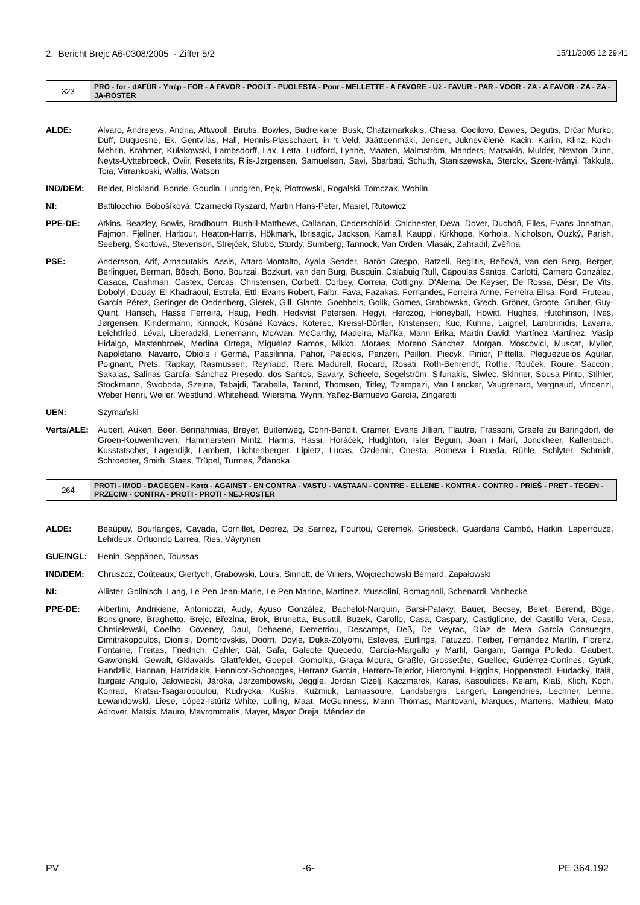2. Bericht Brejc A6-0308/2005 - Ziffer 5/2 15/11/2005 12:29:41
| 323 | PRO - for - dAFÜR - Υπέρ - FOR - A FAVOR - POOLT - PUOLESTA - Pour - MELLETTE - A FAVORE - Už - FAVUR - PAR - VOOR - ZA - A FAVOR - ZA - ZA - JA-RÖSTER |
ALDE: Alvaro, Andrejevs, Andria, Attwooll, Birutis, Bowles, Budreikaitė, Busk, Chatzimarkakis, Chiesa, Cocilovo, Davies, Degutis, Drčar Murko, Duff, Duquesne, Ek, Gentvilas, Hall, Hennis-Plasschaert, in 't Veld, Jäätteenmäki, Jensen, Juknevičienė, Kacin, Karim, Klinz, Koch-Mehrin, Krahmer, Kułakowski, Lambsdorff, Lax, Letta, Ludford, Lynne, Maaten, Malmström, Manders, Matsakis, Mulder, Newton Dunn, Neyts-Uyttebroeck, Oviir, Resetarits, Riis-Jørgensen, Samuelsen, Savi, Sbarbati, Schuth, Staniszewska, Sterckx, Szent-Iványi, Takkula, Toia, Virrankoski, Wallis, Watson
IND/DEM: Belder, Blokland, Bonde, Goudin, Lundgren, Pęk, Piotrowski, Rogalski, Tomczak, Wohlin
NI: Battilocchio, Bobošíková, Czarnecki Ryszard, Martin Hans-Peter, Masiel, Rutowicz
PPE-DE: Atkins, Beazley, Bowis, Bradbourn, Bushill-Matthews, Callanan, Cederschiöld, Chichester, Deva, Dover, Duchoň, Elles, Evans Jonathan, Fajmon, Fjellner, Harbour, Heaton-Harris, Hökmark, Ibrisagic, Jackson, Kamall, Kauppi, Kirkhope, Korhola, Nicholson, Ouzký, Parish, Seeberg, Škottová, Stevenson, Strejček, Stubb, Sturdy, Sumberg, Tannock, Van Orden, Vlasák, Zahradil, Zvěřina
PSE: Andersson, Arif, Arnaoutakis, Assis, Attard-Montalto, Ayala Sender, Barón Crespo, Batzeli, Beglitis, Beňová, van den Berg, Berger, Berlinguer, Berman, Bösch, Bono, Bourzai, Bozkurt, van den Burg, Busquin, Calabuig Rull, Capoulas Santos, Carlotti, Carnero González, Casaca, Cashman, Castex, Cercas, Christensen, Corbett, Corbey, Correia, Cottigny, D'Alema, De Keyser, De Rossa, Désir, De Vits, Dobolyi, Douay, El Khadraoui, Estrela, Ettl, Evans Robert, Falbr, Fava, Fazakas, Fernandes, Ferreira Anne, Ferreira Elisa, Ford, Fruteau, García Pérez, Geringer de Oedenberg, Gierek, Gill, Glante, Goebbels, Golik, Gomes, Grabowska, Grech, Gröner, Groote, Gruber, Guy-Quint, Hänsch, Hasse Ferreira, Haug, Hedh, Hedkvist Petersen, Hegyi, Herczog, Honeyball, Howitt, Hughes, Hutchinson, Ilves, Jørgensen, Kindermann, Kinnock, Kósáné Kovács, Koterec, Kreissl-Dörfler, Kristensen, Kuc, Kuhne, Laignel, Lambrinidis, Lavarra, Leichtfried, Lévai, Liberadzki, Lienemann, McAvan, McCarthy, Madeira, Maňka, Mann Erika, Martin David, Martínez Martínez, Masip Hidalgo, Mastenbroek, Medina Ortega, Miguélez Ramos, Mikko, Moraes, Moreno Sánchez, Morgan, Moscovici, Muscat, Myller, Napoletano, Navarro, Obiols i Germà, Paasilinna, Pahor, Paleckis, Panzeri, Peillon, Piecyk, Pinior, Pittella, Pleguezuelos Aguilar, Poignant, Prets, Rapkay, Rasmussen, Reynaud, Riera Madurell, Rocard, Rosati, Roth-Behrendt, Rothe, Rouček, Roure, Sacconi, Sakalas, Salinas García, Sánchez Presedo, dos Santos, Savary, Scheele, Segelström, Sifunakis, Siwiec, Skinner, Sousa Pinto, Stihler, Stockmann, Swoboda, Szejna, Tabajdi, Tarabella, Tarand, Thomsen, Titley, Tzampazi, Van Lancker, Vaugrenard, Vergnaud, Vincenzi, Weber Henri, Weiler, Westlund, Whitehead, Wiersma, Wynn, Yañez-Barnuevo García, Zingaretti
UEN: Szymański
Verts/ALE: Aubert, Auken, Beer, Bennahmias, Breyer, Buitenweg, Cohn-Bendit, Cramer, Evans Jillian, Flautre, Frassoni, Graefe zu Baringdorf, de Groen-Kouwenhoven, Hammerstein Mintz, Harms, Hassi, Horáček, Hudghton, Isler Béguin, Joan i Marí, Jonckheer, Kallenbach, Kusstatscher, Lagendijk, Lambert, Lichtenberger, Lipietz, Lucas, Özdemir, Onesta, Romeva i Rueda, Rühle, Schlyter, Schmidt, Schroedter, Smith, Staes, Trüpel, Turmes, Ždanoka
| 264 | PROTI - IMOD - DAGEGEN - Κατά - AGAINST - EN CONTRA - VASTU - VASTAAN - CONTRE - ELLENE - KONTRA - CONTRO - PRIEŠ - PRET - TEGEN - PRZECIW - CONTRA - PROTI - PROTI - NEJ-RÖSTER |
ALDE: Beaupuy, Bourlanges, Cavada, Cornillet, Deprez, De Sarnez, Fourtou, Geremek, Griesbeck, Guardans Cambó, Harkin, Laperrouze, Lehideux, Ortuondo Larrea, Ries, Väyrynen
GUE/NGL: Henin, Seppänen, Toussas
IND/DEM: Chruszcz, Coûteaux, Giertych, Grabowski, Louis, Sinnott, de Villiers, Wojciechowski Bernard, Zapałowski
NI: Allister, Gollnisch, Lang, Le Pen Jean-Marie, Le Pen Marine, Martinez, Mussolini, Romagnoli, Schenardi, Vanhecke
PPE-DE: Albertini, Andrikienė, Antoniozzi, Audy, Ayuso González, Bachelot-Narquin, Barsi-Pataky, Bauer, Becsey, Belet, Berend, Böge, Bonsignore, Braghetto, Brejc, Březina, Brok, Brunetta, Busuttil, Buzek, Carollo, Casa, Caspary, Castiglione, del Castillo Vera, Cesa, Chmielewski, Coelho, Coveney, Daul, Dehaene, Demetriou, Descamps, Deß, De Veyrac, Díaz de Mera García Consuegra, Dimitrakopoulos, Dionisi, Dombrovskis, Doorn, Doyle, Duka-Zólyomi, Esteves, Eurlings, Fatuzzo, Ferber, Fernández Martín, Florenz, Fontaine, Freitas, Friedrich, Gahler, Gál, Gaľa, Galeote Quecedo, García-Margallo y Marfil, Gargani, Garriga Polledo, Gaubert, Gawronski, Gewalt, Gklavakis, Glattfelder, Goepel, Gomolka, Graça Moura, Gräßle, Grossetête, Guellec, Gutiérrez-Cortines, Gyürk, Handzlik, Hannan, Hatzidakis, Hennicot-Schoepges, Herranz García, Herrero-Tejedor, Hieronymi, Higgins, Hoppenstedt, Hudacký, Itälä, Iturgaiz Angulo, Jałowiecki, Járóka, Jarzembowski, Jeggle, Jordan Cizelj, Kaczmarek, Karas, Kasoulides, Kelam, Klaß, Klich, Koch, Konrad, Kratsa-Tsagaropoulou, Kudrycka, Kušķis, Kuźmiuk, Lamassoure, Landsbergis, Langen, Langendries, Lechner, Lehne, Lewandowski, Liese, López-Istúriz White, Lulling, Maat, McGuinness, Mann Thomas, Mantovani, Marques, Martens, Mathieu, Mato Adrover, Matsis, Mauro, Mavrommatis, Mayer, Mayor Oreja, Méndez de
PV -6- PE 364.192